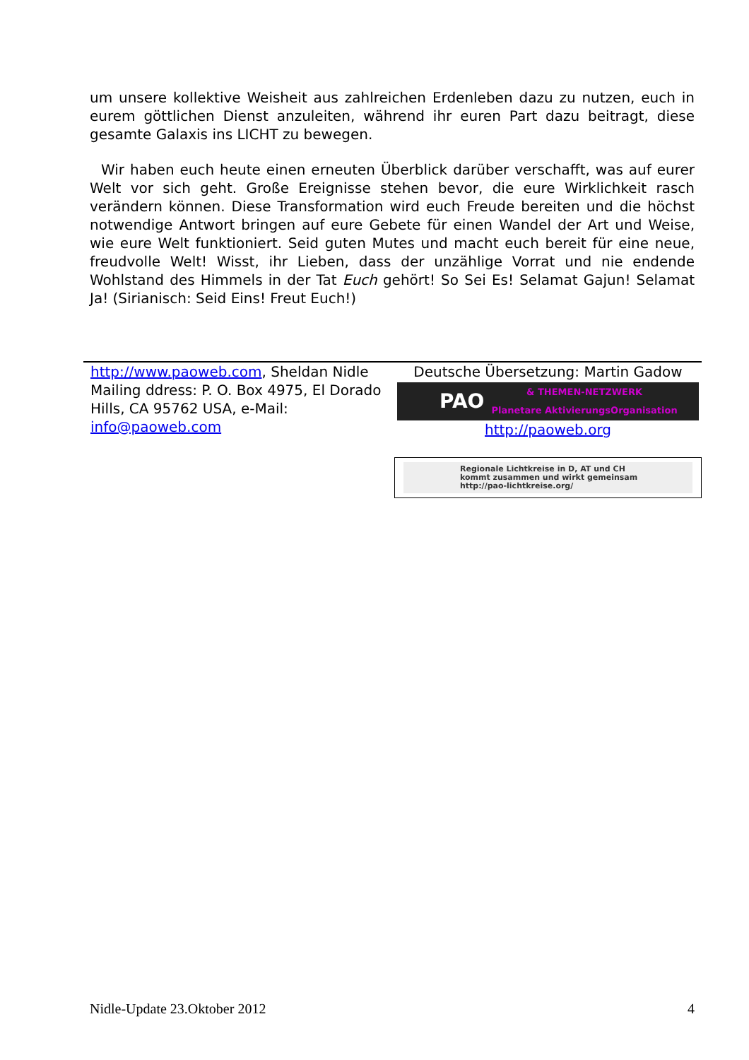um unsere kollektive Weisheit aus zahlreichen Erdenleben dazu zu nutzen, euch in eurem göttlichen Dienst anzuleiten, während ihr euren Part dazu beitragt, diese gesamte Galaxis ins LICHT zu bewegen.
Wir haben euch heute einen erneuten Überblick darüber verschafft, was auf eurer Welt vor sich geht. Große Ereignisse stehen bevor, die eure Wirklichkeit rasch verändern können. Diese Transformation wird euch Freude bereiten und die höchst notwendige Antwort bringen auf eure Gebete für einen Wandel der Art und Weise, wie eure Welt funktioniert. Seid guten Mutes und macht euch bereit für eine neue, freudvolle Welt! Wisst, ihr Lieben, dass der unzählige Vorrat und nie endende Wohlstand des Himmels in der Tat Euch gehört! So Sei Es! Selamat Gajun! Selamat Ja! (Sirianisch: Seid Eins! Freut Euch!)
http://www.paoweb.com, Sheldan Nidle
Mailing ddress: P. O. Box 4975, El Dorado Hills, CA 95762 USA, e-Mail: info@paoweb.com
Deutsche Übersetzung: Martin Gadow
PAO & THEMEN-NETZWERK
Planetare AktivierungsOrganisation
http://paoweb.org
Regionale Lichtkreise in D, AT und CH
kommt zusammen und wirkt gemeinsam
http://pao-lichtkreise.org/
Nidle-Update 23.Oktober 2012 4